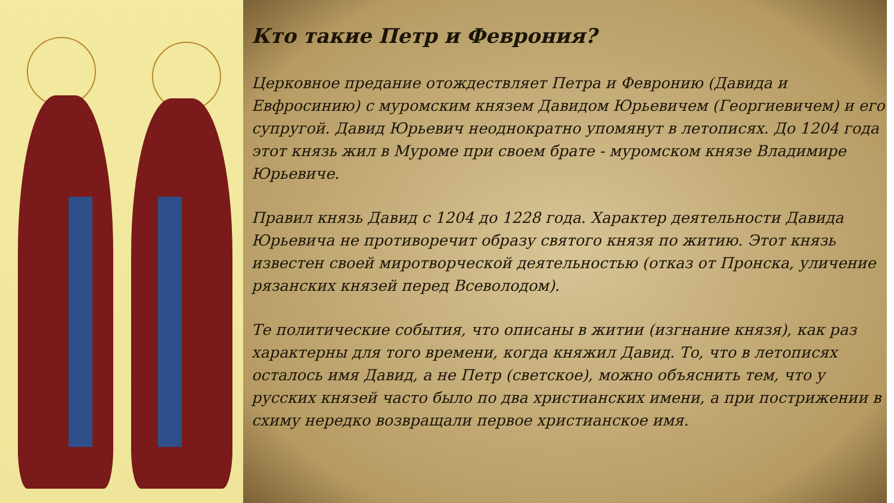Кто такие Петр и Феврония?
Церковное предание отождествляет Петра и Февронию (Давида и Евфросинию) с муромским князем Давидом Юрьевичем (Георгиевичем) и его супругой. Давид Юрьевич неоднократно упомянут в летописях. До 1204 года этот князь жил в Муроме при своем брате - муромском князе Владимире Юрьевиче.
Правил князь Давид с 1204 до 1228 года. Характер деятельности Давида Юрьевича не противоречит образу святого князя по житию. Этот князь известен своей миротворческой деятельностью (отказ от Пронска, уличение рязанских князей перед Всеволодом).
Те политические события, что описаны в житии (изгнание князя), как раз характерны для того времени, когда княжил Давид. То, что в летописях осталось имя Давид, а не Петр (светское), можно объяснить тем, что у русских князей часто было по два христианских имени, а при пострижении в схиму нередко возвращали первое христианское имя.